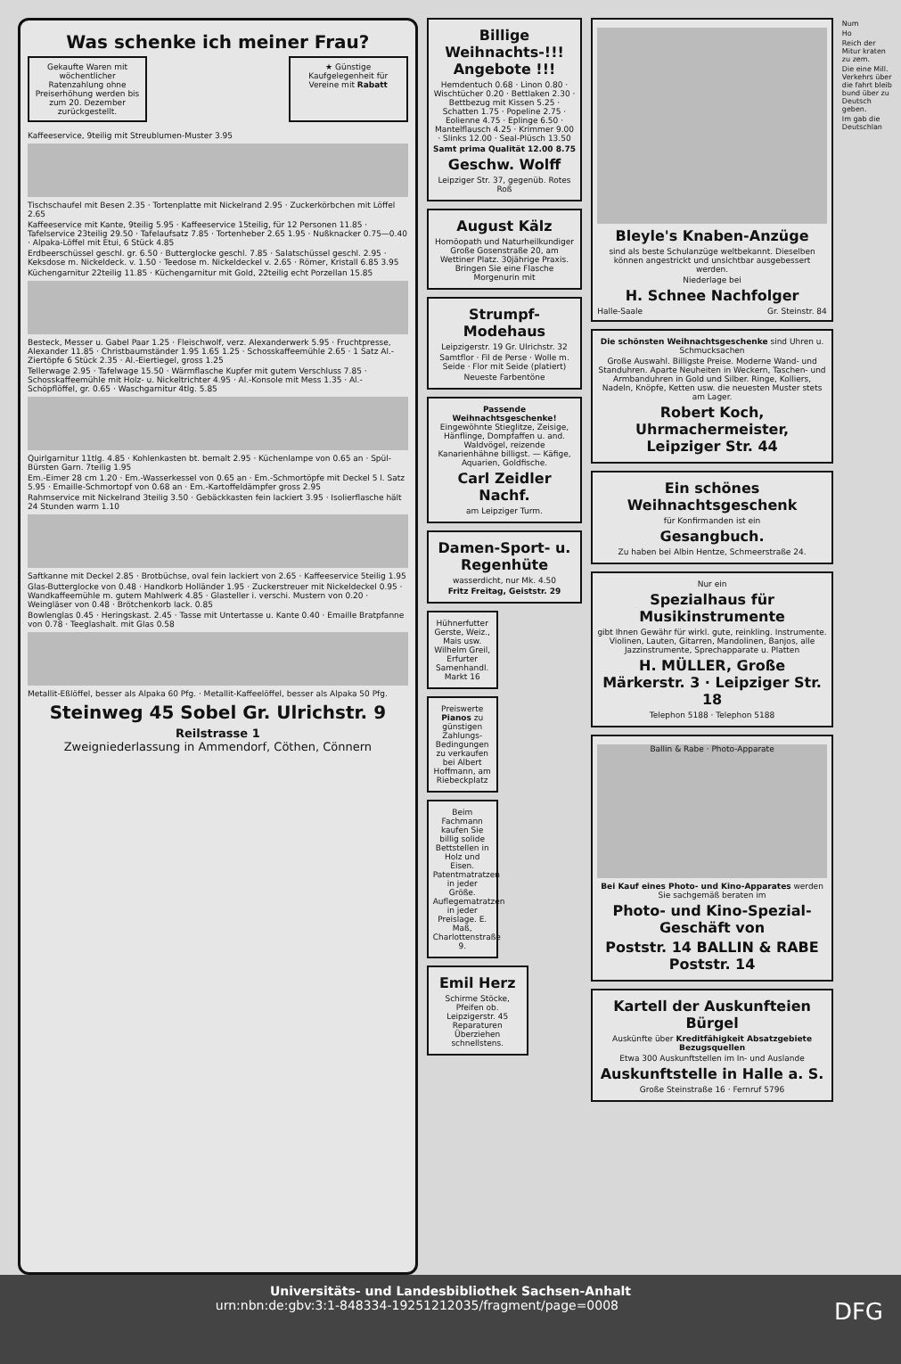Was schenke ich meiner Frau?
Gekaufte Waren mit wöchentlicher Ratenzahlung ohne Preiserhöhung werden bis zum 20. Dezember zurückgestellt.
★ Günstige Kaufgelegenheit für Vereine mit Rabatt
Kaffeeservice, 9teilig mit Streublumen-Muster 3.95
Tischschaufel mit Besen 2.35 · Tortenplatte mit Nickelrand 2.95 · Zuckerkörbchen mit Löffel 2.65
Kaffeeservice mit Kante, 9teilig 5.95 · Kaffeeservice 15teilig, für 12 Personen 11.85 · Tafelservice 23teilig 29.50 · Tafelaufsatz 7.85 · Tortenheber 2.65 1.95 · Nußknacker 0.75—0.40 · Alpaka-Löffel mit Etui, 6 Stück 4.85
Erdbeerschüssel geschl. gr. 6.50 · Butterglocke geschl. 7.85 · Salatschüssel geschl. 2.95 · Keksdose m. Nickeldeck. v. 1.50 · Teedose m. Nickeldeckel v. 2.65 · Römer, Kristall 6.85 3.95
Küchengarnitur 22teilig 11.85 · Küchengarnitur mit Gold, 22teilig echt Porzellan 15.85
Besteck, Messer u. Gabel Paar 1.25 · Fleischwolf, verz. Alexanderwerk 5.95 · Fruchtpresse, Alexander 11.85 · Christbaumständer 1.95 1.65 1.25 · Schosskaffeemühle 2.65 · 1 Satz Al.-Ziertöpfe 6 Stück 2.35 · Al.-Eiertiegel, gross 1.25
Tellerwage 2.95 · Tafelwage 15.50 · Wärmflasche Kupfer mit gutem Verschluss 7.85 · Schosskaffeemühle mit Holz- u. Nickeltrichter 4.95 · Al.-Konsole mit Mess 1.35 · Al.-Schöpflöffel, gr. 0.65 · Waschgarnitur 4tlg. 5.85
Quirlgarnitur 11tlg. 4.85 · Kohlenkasten bt. bemalt 2.95 · Küchenlampe von 0.65 an · Spül-Bürsten Garn. 7teilig 1.95
Em.-Eimer 28 cm 1.20 · Em.-Wasserkessel von 0.65 an · Em.-Schmortöpfe mit Deckel 5 l. Satz 5.95 · Emaille-Schmortopf von 0.68 an · Em.-Kartoffeldämpfer gross 2.95
Rahmservice mit Nickelrand 3teilig 3.50 · Gebäckkasten fein lackiert 3.95 · Isolierflasche hält 24 Stunden warm 1.10
Saftkanne mit Deckel 2.85 · Brotbüchse, oval fein lackiert von 2.65 · Kaffeeservice 5teilig 1.95
Glas-Butterglocke von 0.48 · Handkorb Holländer 1.95 · Zuckerstreuer mit Nickeldeckel 0.95 · Wandkaffeemühle m. gutem Mahlwerk 4.85 · Glasteller i. verschi. Mustern von 0.20 · Weingläser von 0.48 · Brötchenkorb lack. 0.85
Bowlenglas 0.45 · Heringskast. 2.45 · Tasse mit Untertasse u. Kante 0.40 · Emaille Bratpfanne von 0.78 · Teeglashalt. mit Glas 0.58
Metallit-Eßlöffel, besser als Alpaka 60 Pfg. · Metallit-Kaffeelöffel, besser als Alpaka 50 Pfg.
Steinweg 45 Sobel Gr. Ulrichstr. 9
Reilstrasse 1
Zweigniederlassung in Ammendorf, Cöthen, Cönnern
Billige Weihnachts-!!! Angebote !!!
Hemdentuch 0.68 · Linon 0.80 · Wischtücher 0.20 · Bettlaken 2.30 · Bettbezug mit Kissen 5.25 · Schatten 1.75 · Popeline 2.75 · Eolienne 4.75 · Eplinge 6.50 · Mantelflausch 4.25 · Krimmer 9.00 · Slinks 12.00 · Seal-Plüsch 13.50
Samt prima Qualität 12.00 8.75
Geschw. Wolff
Leipziger Str. 37, gegenüb. Rotes Roß
August Kälz
Homöopath und Naturheilkundiger Große Gosenstraße 20, am Wettiner Platz. 30jährige Praxis. Bringen Sie eine Flasche Morgenurin mit
Strumpf-Modehaus
Leipzigerstr. 19 Gr. Ulrichstr. 32
Samtflor · Fil de Perse · Wolle m. Seide · Flor mit Seide (platiert)
Neueste Farbentöne
Passende Weihnachtsgeschenke! Eingewöhnte Stieglitze, Zeisige, Hänflinge, Dompfaffen u. and. Waldvögel, reizende Kanarienhähne billigst. — Käfige, Aquarien, Goldfische.
Carl Zeidler Nachf.
am Leipziger Turm.
Damen-Sport- u. Regenhüte
wasserdicht, nur Mk. 4.50
Fritz Freitag, Geiststr. 29
Hühnerfutter Gerste, Weiz., Mais usw. Wilhelm Greil, Erfurter Samenhandl. Markt 16
Preiswerte Pianos zu günstigen Zahlungs-Bedingungen zu verkaufen bei Albert Hoffmann, am Riebeckplatz
Beim Fachmann kaufen Sie billig solide Bettstellen in Holz und Eisen. Patentmatratzen in jeder Größe. Auflegematratzen in jeder Preislage. E. Maß, Charlottenstraße 9.
Emil Herz
Schirme Stöcke, Pfeifen ob. Leipzigerstr. 45 Reparaturen Überziehen schnellstens.
Bleyle's Knaben-Anzüge
sind als beste Schulanzüge weltbekannt. Dieselben können angestrickt und unsichtbar ausgebessert werden.
Niederlage bei
H. Schnee Nachfolger
Halle-Saale Gr. Steinstr. 84
Die schönsten Weihnachtsgeschenke sind Uhren u. Schmucksachen
Große Auswahl. Billigste Preise. Moderne Wand- und Standuhren. Aparte Neuheiten in Weckern, Taschen- und Armbanduhren in Gold und Silber. Ringe, Kolliers, Nadeln, Knöpfe, Ketten usw. die neuesten Muster stets am Lager.
Robert Koch, Uhrmachermeister, Leipziger Str. 44
Ein schönes Weihnachtsgeschenk
für Konfirmanden ist ein
Gesangbuch.
Zu haben bei Albin Hentze, Schmeerstraße 24.
Nur ein
Spezialhaus für Musikinstrumente
gibt Ihnen Gewähr für wirkl. gute, reinkling. Instrumente. Violinen, Lauten, Gitarren, Mandolinen, Banjos, alle Jazzinstrumente, Sprechapparate u. Platten
H. MÜLLER, Große Märkerstr. 3 · Leipziger Str. 18
Telephon 5188 · Telephon 5188
Ballin & Rabe · Photo-Apparate
Bei Kauf eines Photo- und Kino-Apparates werden Sie sachgemäß beraten im
Photo- und Kino-Spezial-Geschäft von
Poststr. 14 BALLIN & RABE Poststr. 14
Kartell der Auskunfteien Bürgel
Auskünfte über Kreditfähigkeit Absatzgebiete Bezugsquellen
Etwa 300 Auskunftstellen im In- und Auslande
Auskunftstelle in Halle a. S.
Große Steinstraße 16 · Fernruf 5796
Num
Ho
Reich der Mitur kraten zu zem.
Die eine Mill. Verkehrs über die fahrt bleib bund über zu Deutsch geben.
Im gab die Deutschlan
Universitäts- und Landesbibliothek Sachsen-Anhalt
urn:nbn:de:gbv:3:1-848334-19251212035/fragment/page=0008 DFG